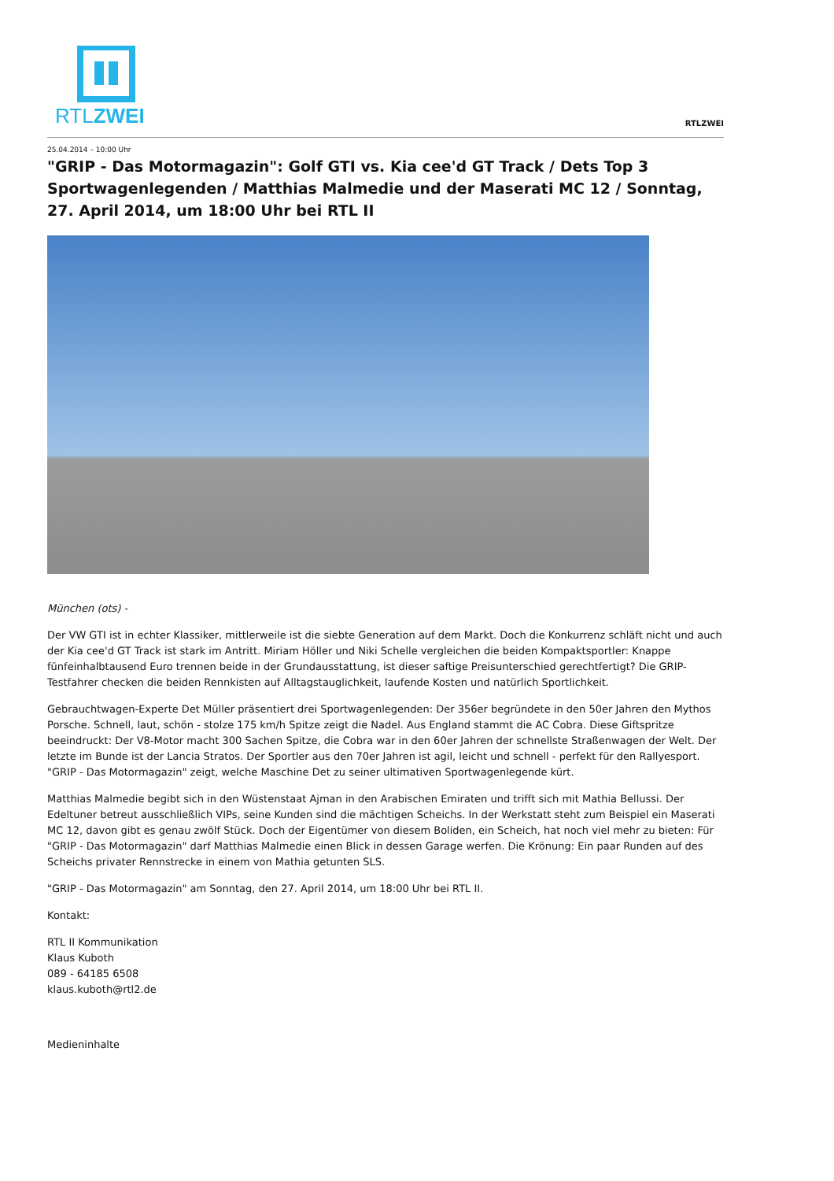RTLZWEI
RTLZWEI
25.04.2014 – 10:00 Uhr
"GRIP - Das Motormagazin": Golf GTI vs. Kia cee'd GT Track / Dets Top 3 Sportwagenlegenden / Matthias Malmedie und der Maserati MC 12 / Sonntag, 27. April 2014, um 18:00 Uhr bei RTL II
München (ots) -
Der VW GTI ist in echter Klassiker, mittlerweile ist die siebte Generation auf dem Markt. Doch die Konkurrenz schläft nicht und auch der Kia cee'd GT Track ist stark im Antritt. Miriam Höller und Niki Schelle vergleichen die beiden Kompaktsportler: Knappe fünfeinhalbtausend Euro trennen beide in der Grundausstattung, ist dieser saftige Preisunterschied gerechtfertigt? Die GRIP-Testfahrer checken die beiden Rennkisten auf Alltagstauglichkeit, laufende Kosten und natürlich Sportlichkeit.
Gebrauchtwagen-Experte Det Müller präsentiert drei Sportwagenlegenden: Der 356er begründete in den 50er Jahren den Mythos Porsche. Schnell, laut, schön - stolze 175 km/h Spitze zeigt die Nadel. Aus England stammt die AC Cobra. Diese Giftspritze beeindruckt: Der V8-Motor macht 300 Sachen Spitze, die Cobra war in den 60er Jahren der schnellste Straßenwagen der Welt. Der letzte im Bunde ist der Lancia Stratos. Der Sportler aus den 70er Jahren ist agil, leicht und schnell - perfekt für den Rallyesport. "GRIP - Das Motormagazin" zeigt, welche Maschine Det zu seiner ultimativen Sportwagenlegende kürt.
Matthias Malmedie begibt sich in den Wüstenstaat Ajman in den Arabischen Emiraten und trifft sich mit Mathia Bellussi. Der Edeltuner betreut ausschließlich VIPs, seine Kunden sind die mächtigen Scheichs. In der Werkstatt steht zum Beispiel ein Maserati MC 12, davon gibt es genau zwölf Stück. Doch der Eigentümer von diesem Boliden, ein Scheich, hat noch viel mehr zu bieten: Für "GRIP - Das Motormagazin" darf Matthias Malmedie einen Blick in dessen Garage werfen. Die Krönung: Ein paar Runden auf des Scheichs privater Rennstrecke in einem von Mathia getunten SLS.
"GRIP - Das Motormagazin" am Sonntag, den 27. April 2014, um 18:00 Uhr bei RTL II.
Kontakt:
RTL II Kommunikation
Klaus Kuboth
089 - 64185 6508
klaus.kuboth@rtl2.de
Medieninhalte